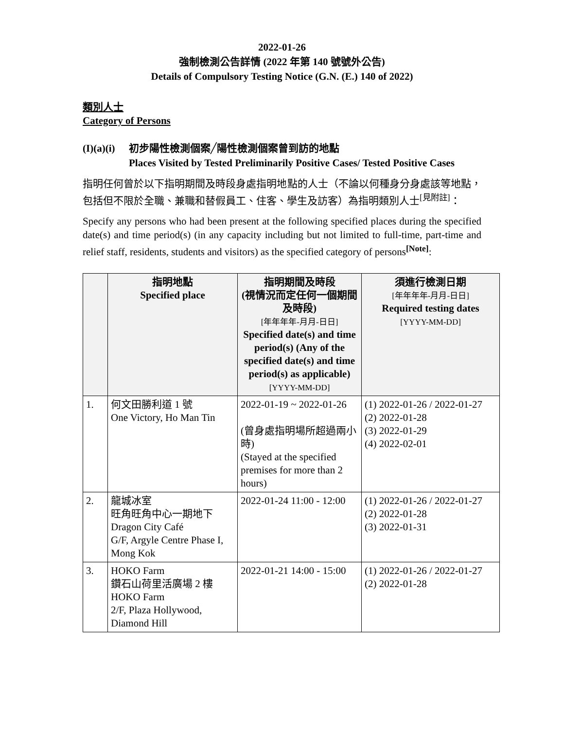2022-01-26
強制檢測公告詳情 (2022 年第 140 號號外公告)
Details of Compulsory Testing Notice (G.N. (E.) 140 of 2022)
類別人士
Category of Persons
(I)(a)(i)
初步陽性檢測個案╱陽性檢測個案曾到訪的地點
Places Visited by Tested Preliminarily Positive Cases/ Tested Positive Cases
指明任何曾於以下指明期間及時段身處指明地點的人士（不論以何種身分身處該等地點，包括但不限於全職、兼職和替假員工、住客、學生及訪客）為指明類別人士<sup>[見附註]</sup>：
Specify any persons who had been present at the following specified places during the specified date(s) and time period(s) (in any capacity including but not limited to full-time, part-time and relief staff, residents, students and visitors) as the specified category of persons<sup>[Note]</sup>:
| | 指明地點 Specified place | 指明期間及時段 (視情況而定任何一個期間及時段) [年年年年-月月-日日] Specified date(s) and time period(s) (Any of the specified date(s) and time period(s) as applicable) [YYYY-MM-DD] | 須進行檢測日期 [年年年年-月月-日日] Required testing dates [YYYY-MM-DD] |
| --- | --- | --- | --- |
| 1. | 何文田勝利道 1 號 One Victory, Ho Man Tin | 2022-01-19 ~ 2022-01-26 (曾身處指明場所超過兩小時) (Stayed at the specified premises for more than 2 hours) | (1) 2022-01-26 / 2022-01-27 (2) 2022-01-28 (3) 2022-01-29 (4) 2022-02-01 |
| 2. | 龍城冰室 旺角旺角中心一期地下 Dragon City Café G/F, Argyle Centre Phase I, Mong Kok | 2022-01-24 11:00 - 12:00 | (1) 2022-01-26 / 2022-01-27 (2) 2022-01-28 (3) 2022-01-31 |
| 3. | HOKO Farm 鑽石山荷里活廣場 2 樓 HOKO Farm 2/F, Plaza Hollywood, Diamond Hill | 2022-01-21 14:00 - 15:00 | (1) 2022-01-26 / 2022-01-27 (2) 2022-01-28 |